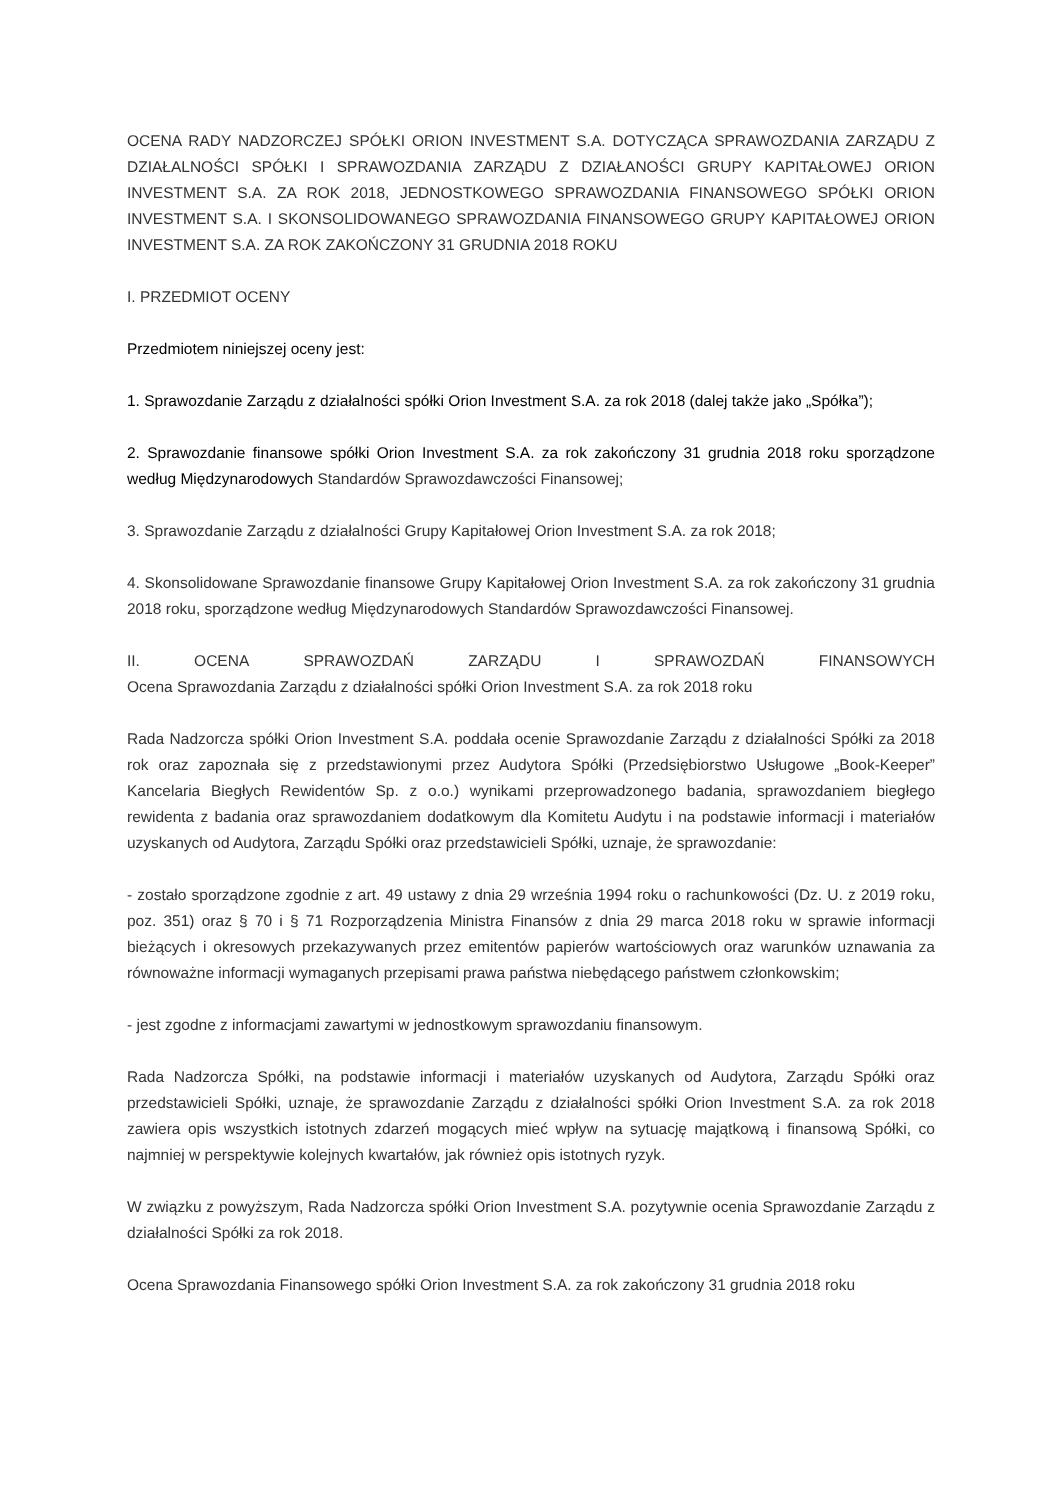OCENA RADY NADZORCZEJ SPÓŁKI ORION INVESTMENT S.A. DOTYCZĄCA SPRAWOZDANIA ZARZĄDU Z DZIAŁALNOŚCI SPÓŁKI I SPRAWOZDANIA ZARZĄDU Z DZIAŁANOŚCI GRUPY KAPITAŁOWEJ ORION INVESTMENT S.A. ZA ROK 2018, JEDNOSTKOWEGO SPRAWOZDANIA FINANSOWEGO SPÓŁKI ORION INVESTMENT S.A. I SKONSOLIDOWANEGO SPRAWOZDANIA FINANSOWEGO GRUPY KAPITAŁOWEJ ORION INVESTMENT S.A. ZA ROK ZAKOŃCZONY 31 GRUDNIA 2018 ROKU
I. PRZEDMIOT OCENY
Przedmiotem niniejszej oceny jest:
1. Sprawozdanie Zarządu z działalności spółki Orion Investment S.A. za rok 2018 (dalej także jako „Spółka”);
2. Sprawozdanie finansowe spółki Orion Investment S.A. za rok zakończony 31 grudnia 2018 roku sporządzone według Międzynarodowych Standardów Sprawozdawczości Finansowej;
3. Sprawozdanie Zarządu z działalności Grupy Kapitałowej Orion Investment S.A. za rok 2018;
4. Skonsolidowane Sprawozdanie finansowe Grupy Kapitałowej Orion Investment S.A. za rok zakończony 31 grudnia 2018 roku, sporządzone według Międzynarodowych Standardów Sprawozdawczości Finansowej.
II. OCENA SPRAWOZDAŃ ZARZĄDU I SPRAWOZDAŃ FINANSOWYCH
Ocena Sprawozdania Zarządu z działalności spółki Orion Investment S.A. za rok 2018 roku
Rada Nadzorcza spółki Orion Investment S.A. poddała ocenie Sprawozdanie Zarządu z działalności Spółki za 2018 rok oraz zapoznała się z przedstawionymi przez Audytora Spółki (Przedsiębiorstwo Usługowe „Book-Keeper” Kancelaria Biegłych Rewidentów Sp. z o.o.) wynikami przeprowadzonego badania, sprawozdaniem biegłego rewidenta z badania oraz sprawozdaniem dodatkowym dla Komitetu Audytu i na podstawie informacji i materiałów uzyskanych od Audytora, Zarządu Spółki oraz przedstawicieli Spółki, uznaje, że sprawozdanie:
- zostało sporządzone zgodnie z art. 49 ustawy z dnia 29 września 1994 roku o rachunkowości (Dz. U. z 2019 roku, poz. 351) oraz § 70 i § 71 Rozporządzenia Ministra Finansów z dnia 29 marca 2018 roku w sprawie informacji bieżących i okresowych przekazywanych przez emitentów papierów wartościowych oraz warunków uznawania za równoważne informacji wymaganych przepisami prawa państwa niebędącego państwem członkowskim;
- jest zgodne z informacjami zawartymi w jednostkowym sprawozdaniu finansowym.
Rada Nadzorcza Spółki, na podstawie informacji i materiałów uzyskanych od Audytora, Zarządu Spółki oraz przedstawicieli Spółki, uznaje, że sprawozdanie Zarządu z działalności spółki Orion Investment S.A. za rok 2018 zawiera opis wszystkich istotnych zdarzeń mogących mieć wpływ na sytuację majątkową i finansową Spółki, co najmniej w perspektywie kolejnych kwartałów, jak również opis istotnych ryzyk.
W związku z powyższym, Rada Nadzorcza spółki Orion Investment S.A. pozytywnie ocenia Sprawozdanie Zarządu z działalności Spółki za rok 2018.
Ocena Sprawozdania Finansowego spółki Orion Investment S.A. za rok zakończony 31 grudnia 2018 roku